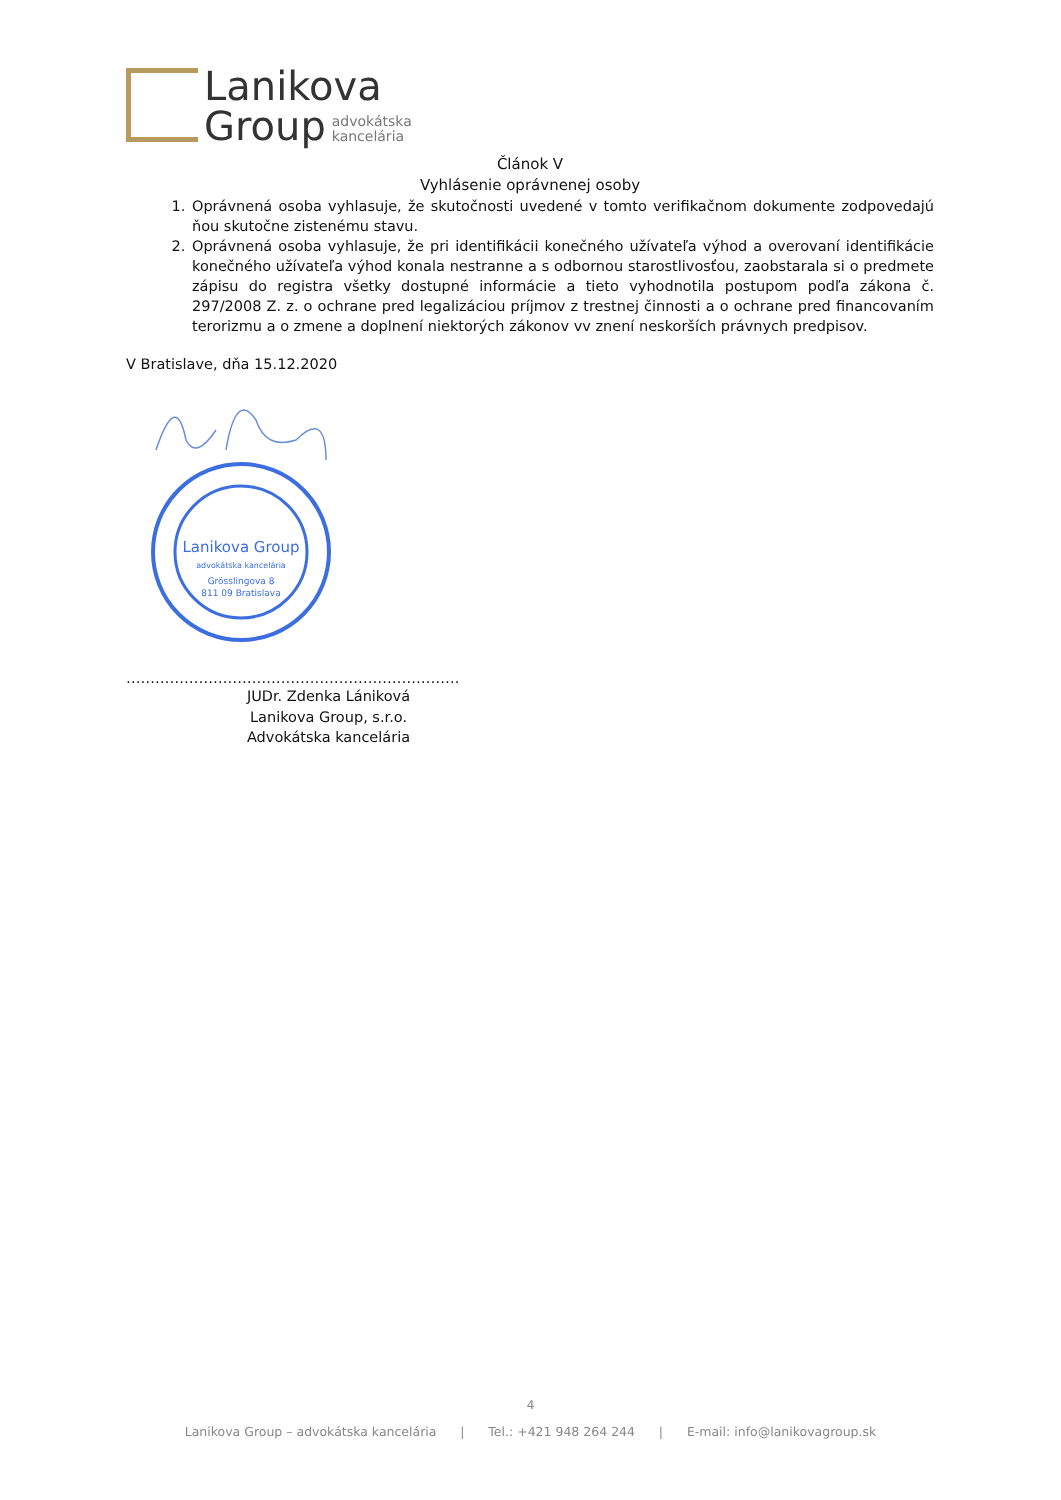Lanikova
Group advokátska
kancelária
Článok V
Vyhlásenie oprávnenej osoby
1. Oprávnená osoba vyhlasuje, že skutočnosti uvedené v tomto verifikačnom dokumente zodpovedajú ňou skutočne zistenému stavu.
2. Oprávnená osoba vyhlasuje, že pri identifikácii konečného užívateľa výhod a overovaní identifikácie konečného užívateľa výhod konala nestranne a s odbornou starostlivosťou, zaobstarala si o predmete zápisu do registra všetky dostupné informácie a tieto vyhodnotila postupom podľa zákona č. 297/2008 Z. z. o ochrane pred legalizáciou príjmov z trestnej činnosti a o ochrane pred financovaním terorizmu a o zmene a doplnení niektorých zákonov vv znení neskorších právnych predpisov.
V Bratislave, dňa 15.12.2020
Lanikova Group
advokátska kancelária
Grösslingova 8
811 09 Bratislava
……………………………………………………………
JUDr. Zdenka Lániková
Lanikova Group, s.r.o.
Advokátska kancelária
4
Lanikova Group – advokátska kancelária | Tel.: +421 948 264 244 | E-mail: info@lanikovagroup.sk